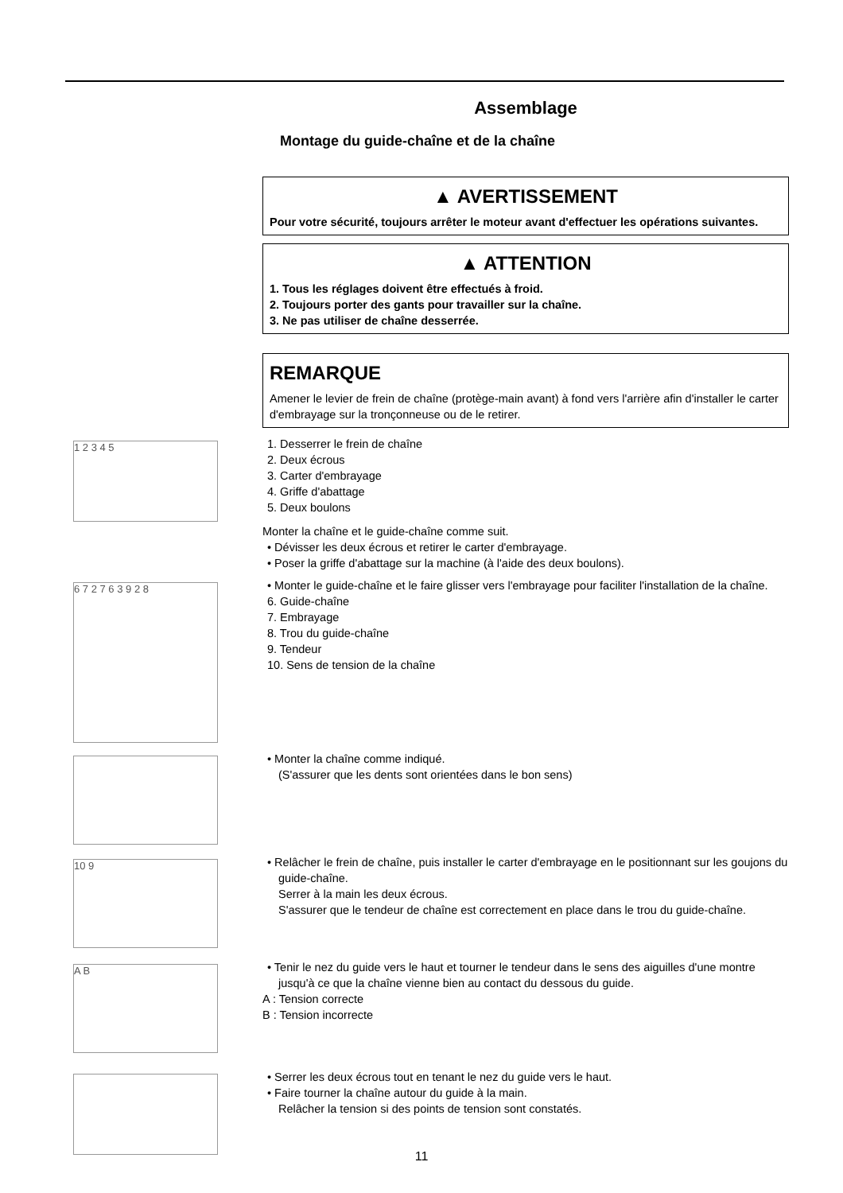Assemblage
Montage du guide-chaîne et de la chaîne
▲ AVERTISSEMENT
Pour votre sécurité, toujours arrêter le moteur avant d'effectuer les opérations suivantes.
▲ ATTENTION
1. Tous les réglages doivent être effectués à froid.
2. Toujours porter des gants pour travailler sur la chaîne.
3. Ne pas utiliser de chaîne desserrée.
REMARQUE
Amener le levier de frein de chaîne (protège-main avant) à fond vers l'arrière afin d'installer le carter d'embrayage sur la tronçonneuse ou de le retirer.
1 2 3 4 5
1. Desserrer le frein de chaîne
2. Deux écrous
3. Carter d'embrayage
4. Griffe d'abattage
5. Deux boulons
Monter la chaîne et le guide-chaîne comme suit.
• Dévisser les deux écrous et retirer le carter d'embrayage.
• Poser la griffe d'abattage sur la machine (à l'aide des deux boulons).
6 7 2 7 6 3 9 2 8
• Monter le guide-chaîne et le faire glisser vers l'embrayage pour faciliter l'installation de la chaîne.
6. Guide-chaîne
7. Embrayage
8. Trou du guide-chaîne
9. Tendeur
10. Sens de tension de la chaîne
• Monter la chaîne comme indiqué.
(S'assurer que les dents sont orientées dans le bon sens)
10 9
• Relâcher le frein de chaîne, puis installer le carter d'embrayage en le positionnant sur les goujons du guide-chaîne.
Serrer à la main les deux écrous.
S'assurer que le tendeur de chaîne est correctement en place dans le trou du guide-chaîne.
A B
• Tenir le nez du guide vers le haut et tourner le tendeur dans le sens des aiguilles d'une montre jusqu'à ce que la chaîne vienne bien au contact du dessous du guide.
A : Tension correcte
B : Tension incorrecte
• Serrer les deux écrous tout en tenant le nez du guide vers le haut.
• Faire tourner la chaîne autour du guide à la main.
Relâcher la tension si des points de tension sont constatés.
11